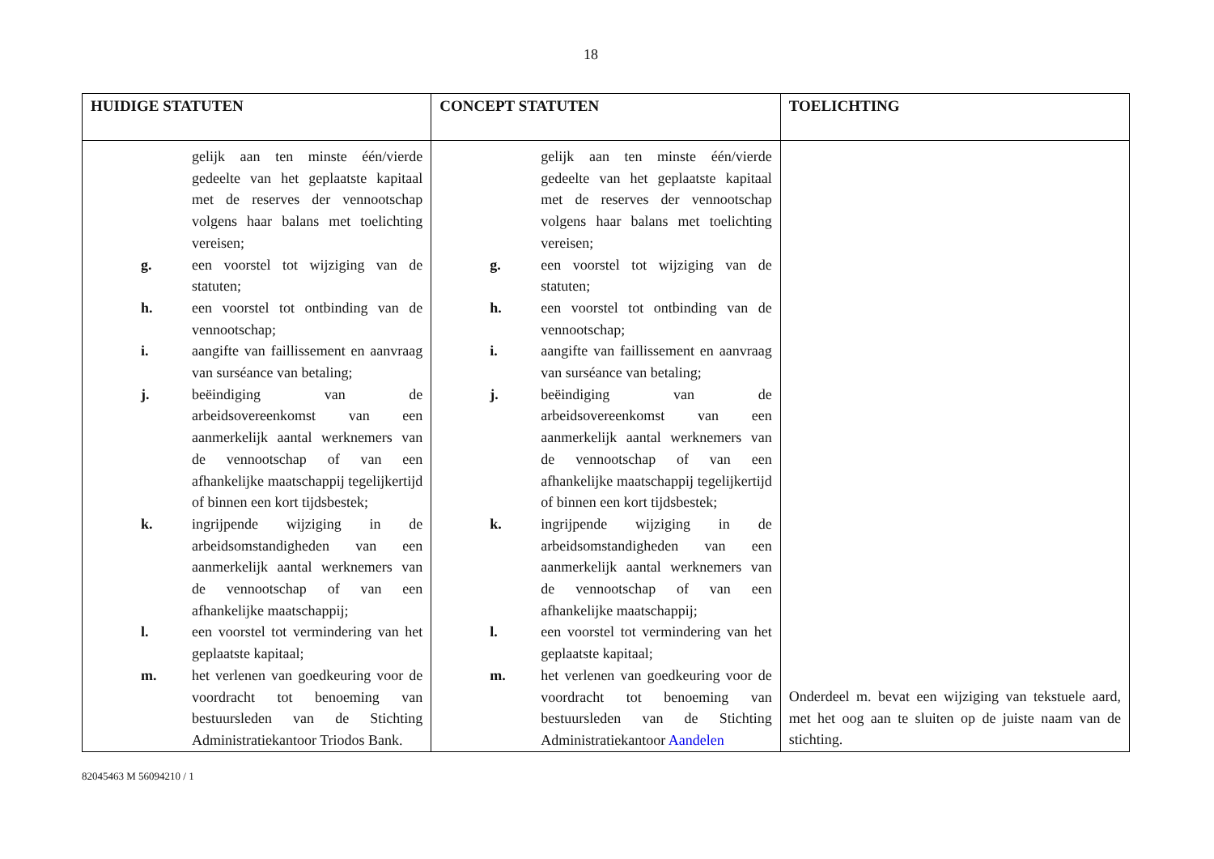18
| HUIDIGE STATUTEN | CONCEPT STATUTEN | TOELICHTING |
| --- | --- | --- |
| gelijk aan ten minste één/vierde gedeelte van het geplaatste kapitaal met de reserves der vennootschap volgens haar balans met toelichting vereisen; g. een voorstel tot wijziging van de statuten; h. een voorstel tot ontbinding van de vennootschap; i. aangifte van faillissement en aanvraag van surséance van betaling; j. beëindiging van de arbeidsovereenkomst van een aanmerkelijk aantal werknemers van de vennootschap of van een afhankelijke maatschappij tegelijkertijd of binnen een kort tijdsbestek; k. ingrijpende wijziging in de arbeidsomstandigheden van een aanmerkelijk aantal werknemers van de vennootschap of van een afhankelijke maatschappij; l. een voorstel tot vermindering van het geplaatste kapitaal; m. het verlenen van goedkeuring voor de voordracht tot benoeming van bestuursleden van de Stichting Administratiekantoor Triodos Bank. | gelijk aan ten minste één/vierde gedeelte van het geplaatste kapitaal met de reserves der vennootschap volgens haar balans met toelichting vereisen; g. een voorstel tot wijziging van de statuten; h. een voorstel tot ontbinding van de vennootschap; i. aangifte van faillissement en aanvraag van surséance van betaling; j. beëindiging van de arbeidsovereenkomst van een aanmerkelijk aantal werknemers van de vennootschap of van een afhankelijke maatschappij tegelijkertijd of binnen een kort tijdsbestek; k. ingrijpende wijziging in de arbeidsomstandigheden van een aanmerkelijk aantal werknemers van de vennootschap of van een afhankelijke maatschappij; l. een voorstel tot vermindering van het geplaatste kapitaal; m. het verlenen van goedkeuring voor de voordracht tot benoeming van bestuursleden van de Stichting Administratiekantoor Aandelen | Onderdeel m. bevat een wijziging van tekstuele aard, met het oog aan te sluiten op de juiste naam van de stichting. |
82045463 M 56094210 / 1